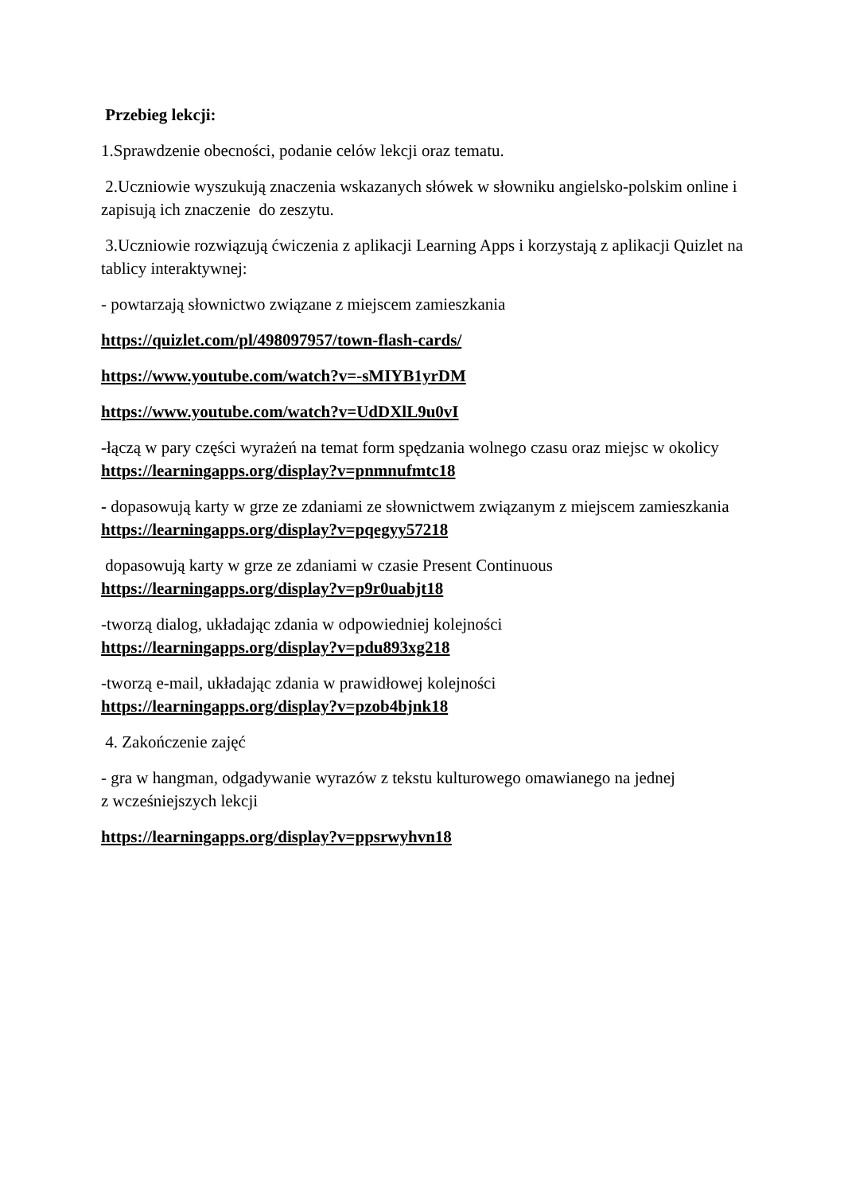Przebieg lekcji:
1.Sprawdzenie obecności, podanie celów lekcji oraz tematu.
2.Uczniowie wyszukują znaczenia wskazanych słówek w słowniku angielsko-polskim online i zapisują ich znaczenie do zeszytu.
3.Uczniowie rozwiązują ćwiczenia z aplikacji Learning Apps i korzystają z aplikacji Quizlet na tablicy interaktywnej:
- powtarzają słownictwo związane z miejscem zamieszkania
https://quizlet.com/pl/498097957/town-flash-cards/
https://www.youtube.com/watch?v=-sMIYB1yrDM
https://www.youtube.com/watch?v=UdDXlL9u0vI
-łączą w pary części wyrażeń na temat form spędzania wolnego czasu oraz miejsc w okolicy https://learningapps.org/display?v=pnmnufmtc18
- dopasowują karty w grze ze zdaniami ze słownictwem związanym z miejscem zamieszkania https://learningapps.org/display?v=pqegyy57218
dopasowują karty w grze ze zdaniami w czasie Present Continuous
https://learningapps.org/display?v=p9r0uabjt18
-tworzą dialog, układając zdania w odpowiedniej kolejności
https://learningapps.org/display?v=pdu893xg218
-tworzą e-mail, układając zdania w prawidłowej kolejności
https://learningapps.org/display?v=pzob4bjnk18
4. Zakończenie zajęć
- gra w hangman, odgadywanie wyrazów z tekstu kulturowego omawianego na jednej
z wcześniejszych lekcji
https://learningapps.org/display?v=ppsrwyhvn18